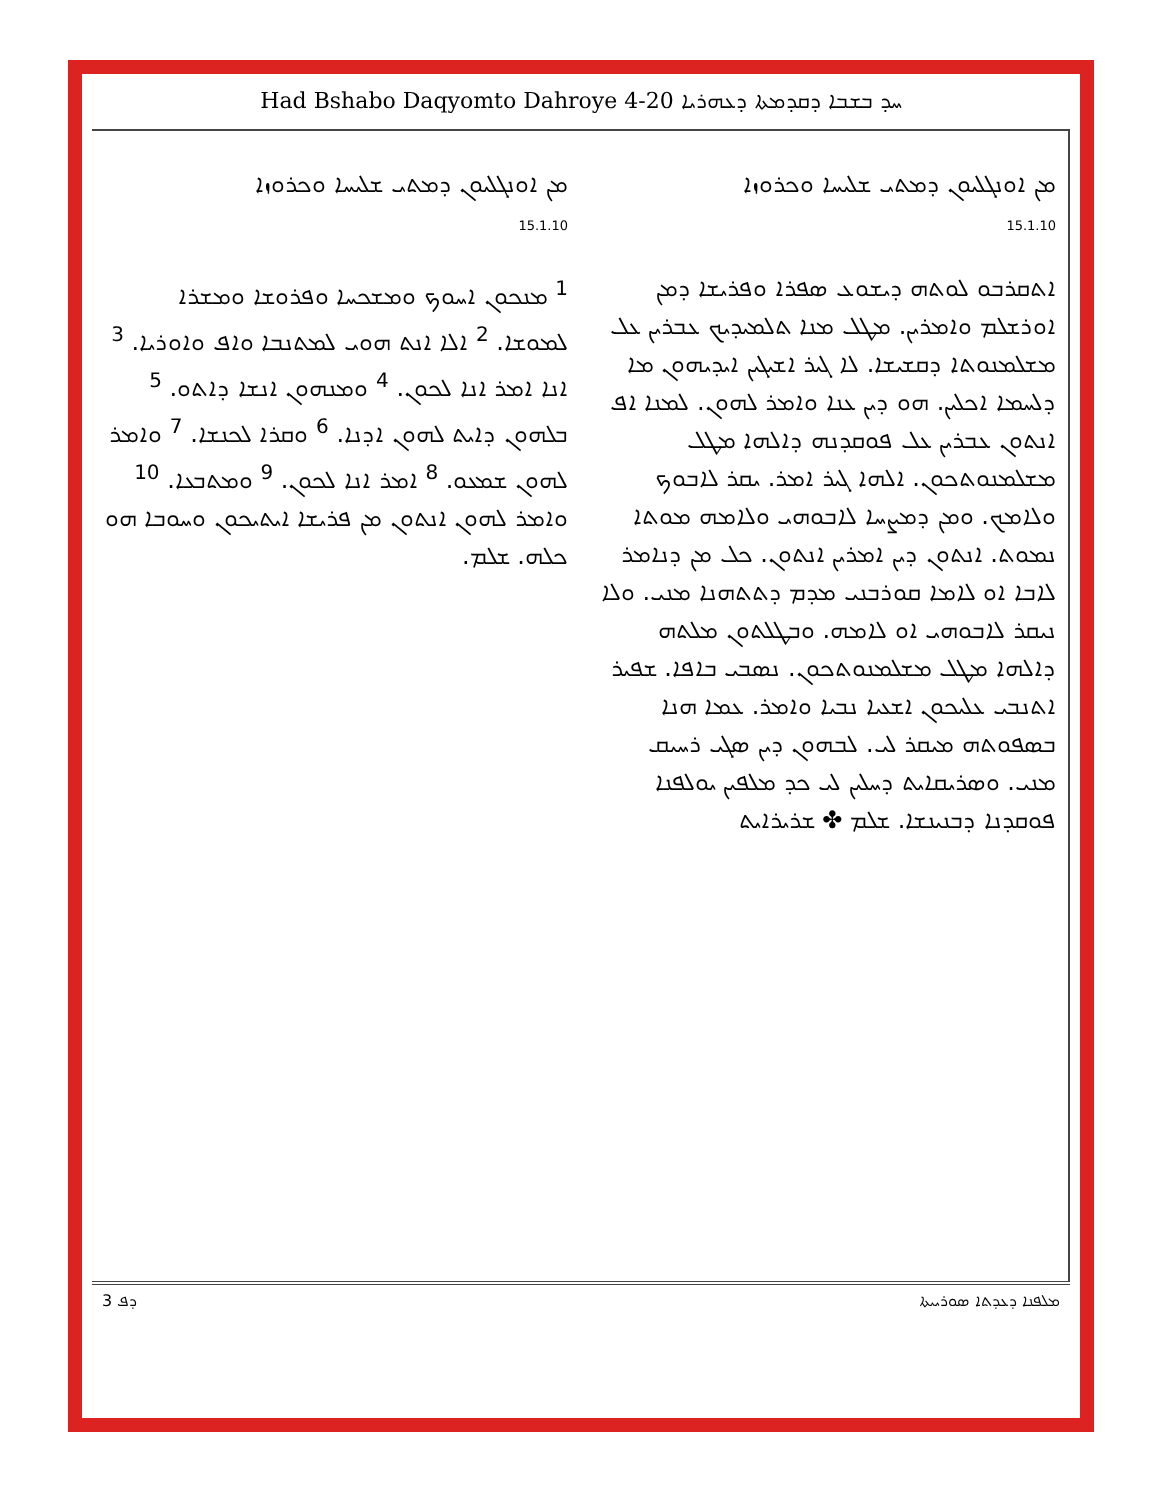Had Bshabo Daqyomto Dahroye 4-20 ܚܕ ܒܫܒܐ ܕܩܕܡܬܐ ܕܥܗܪܝܐ
ܡܢ ܐܘܢܓܠܝܘܢ ܕܡܬܝ ܫܠܝܚܐ ܘܟܪܘܙܐ
15.1.10
<sup>1</sup> ܡܢܟܘܢ ܐܚܘܟ ܘܡܫܟܚܐ ܘܦܪܘܫܐ ܘܡܫܪܐ ܠܡܘܫܐ. <sup>2</sup> ܐܠܐ ܐܢܬ ܗܘܝ ܠܡܬܢܒܐ ܘܐܦ ܘܐܘܪܝܐ. <sup>3</sup> ܐܢܐ ܐܡܪ ܐܢܐ ܠܟܘܢ. <sup>4</sup> ܘܡܢܗܘܢ ܐܢܫܐ ܕܐܬܘ. <sup>5</sup> ܒܠܗܘܢ ܕܐܝܬ ܠܗܘܢ ܐܕܢܐ. <sup>6</sup> ܘܩܪܐ ܠܟܢܫܐ. <sup>7</sup> ܘܐܡܪ ܠܗܘܢ ܫܡܥܘ. <sup>8</sup> ܐܡܪ ܐܢܐ ܠܟܘܢ. <sup>9</sup> ܘܡܬܒܥܐ. <sup>10</sup> ܘܐܡܪ ܠܗܘܢ ܐܢܬܘܢ ܡܢ ܦܪܝܫܐ ܐܝܬܝܟܘܢ ܘܚܘܒܐ ܗܘ ܟܠܗ. ܫܠܡ.
ܡܢ ܐܘܢܓܠܝܘܢ ܕܡܬܝ ܫܠܝܚܐ ܘܟܪܘܙܐ
15.1.10
ܐܬܩܪܒܘ ܠܘܬܗ ܕܝܫܘܥ ܣܦܪܐ ܘܦܪܝܫܐ ܕܡܢ ܐܘܪܫܠܡ ܘܐܡܪܝܢ. ܡܛܠ ܡܢܐ ܬܠܡܝܕܝܟ ܥܒܪܝܢ ܥܠ ܡܫܠܡܢܘܬܐ ܕܩܫܝܫܐ. ܠܐ ܓܝܪ ܐܫܝܓܝܢ ܐܝܕܝܗܘܢ ܡܐ ܕܠܚܡܐ ܐܟܠܝܢ. ܗܘ ܕܝܢ ܥܢܐ ܘܐܡܪ ܠܗܘܢ. ܠܡܢܐ ܐܦ ܐܢܬܘܢ ܥܒܪܝܢ ܥܠ ܦܘܩܕܢܗ ܕܐܠܗܐ ܡܛܠ ܡܫܠܡܢܘܬܟܘܢ. ܐܠܗܐ ܓܝܪ ܐܡܪ. ܝܩܪ ܠܐܒܘܟ ܘܠܐܡܟ. ܘܡܢ ܕܡܨܚܐ ܠܐܒܘܗܝ ܘܠܐܡܗ ܡܘܬܐ ܢܡܘܬ. ܐܢܬܘܢ ܕܝܢ ܐܡܪܝܢ ܐܢܬܘܢ. ܟܠ ܡܢ ܕܢܐܡܪ ܠܐܒܐ ܐܘ ܠܐܡܐ ܩܘܪܒܢܝ ܡܕܡ ܕܬܬܗܢܐ ܡܢܝ. ܘܠܐ ܢܝܩܪ ܠܐܒܘܗܝ ܐܘ ܠܐܡܗ. ܘܒܛܠܬܘܢ ܡܠܬܗ ܕܐܠܗܐ ܡܛܠ ܡܫܠܡܢܘܬܟܘܢ. ܢܣܒܝ ܒܐܦܐ. ܫܦܝܪ ܐܬܢܒܝ ܥܠܝܟܘܢ ܐܫܥܝܐ ܢܒܝܐ ܘܐܡܪ. ܥܡܐ ܗܢܐ ܒܣܦܘܬܗ ܡܝܩܪ ܠܝ. ܠܒܗܘܢ ܕܝܢ ܣܓܝ ܪܚܝܩ ܡܢܝ. ܘܣܪܝܩܐܝܬ ܕܚܠܝܢ ܠܝ ܟܕ ܡܠܦܝܢ ܝܘܠܦܢܐ ܦܘܩܕܢܐ ܕܒܢܝܢܫܐ. ܫܠܡ ✤ ܫܪܝܪܐܝܬ
ܕܦ 3 ܡܠܦܢܐ ܕܥܕܬܐ ܣܘܪܝܝܬܐ